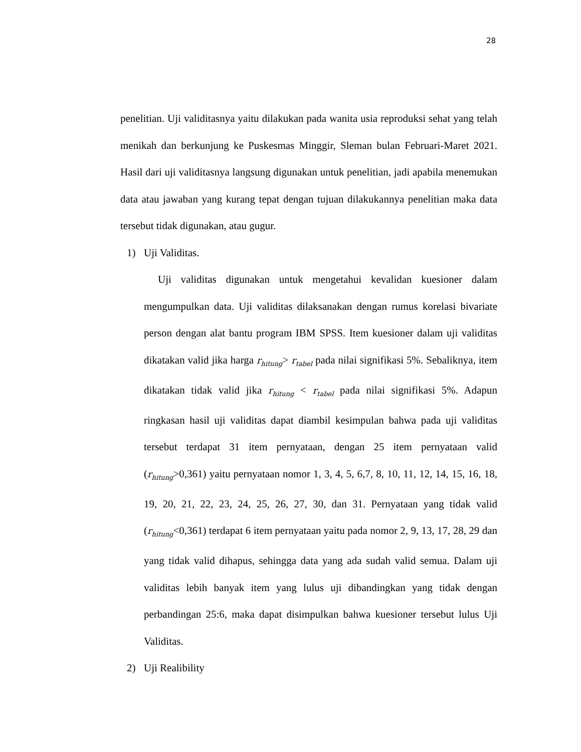28
penelitian. Uji validitasnya yaitu dilakukan pada wanita usia reproduksi sehat yang telah menikah dan berkunjung ke Puskesmas Minggir, Sleman bulan Februari-Maret 2021. Hasil dari uji validitasnya langsung digunakan untuk penelitian, jadi apabila menemukan data atau jawaban yang kurang tepat dengan tujuan dilakukannya penelitian maka data tersebut tidak digunakan, atau gugur.
1) Uji Validitas.
Uji validitas digunakan untuk mengetahui kevalidan kuesioner dalam mengumpulkan data. Uji validitas dilaksanakan dengan rumus korelasi bivariate person dengan alat bantu program IBM SPSS. Item kuesioner dalam uji validitas dikatakan valid jika harga r<sub>hitung</sub>> r<sub>tabel</sub> pada nilai signifikasi 5%. Sebaliknya, item dikatakan tidak valid jika r<sub>hitung</sub> < r<sub>tabel</sub> pada nilai signifikasi 5%. Adapun ringkasan hasil uji validitas dapat diambil kesimpulan bahwa pada uji validitas tersebut terdapat 31 item pernyataan, dengan 25 item pernyataan valid (r<sub>hitung</sub>>0,361) yaitu pernyataan nomor 1, 3, 4, 5, 6,7, 8, 10, 11, 12, 14, 15, 16, 18, 19, 20, 21, 22, 23, 24, 25, 26, 27, 30, dan 31. Pernyataan yang tidak valid (r<sub>hitung</sub><0,361) terdapat 6 item pernyataan yaitu pada nomor 2, 9, 13, 17, 28, 29 dan yang tidak valid dihapus, sehingga data yang ada sudah valid semua. Dalam uji validitas lebih banyak item yang lulus uji dibandingkan yang tidak dengan perbandingan 25:6, maka dapat disimpulkan bahwa kuesioner tersebut lulus Uji Validitas.
2) Uji Realibility